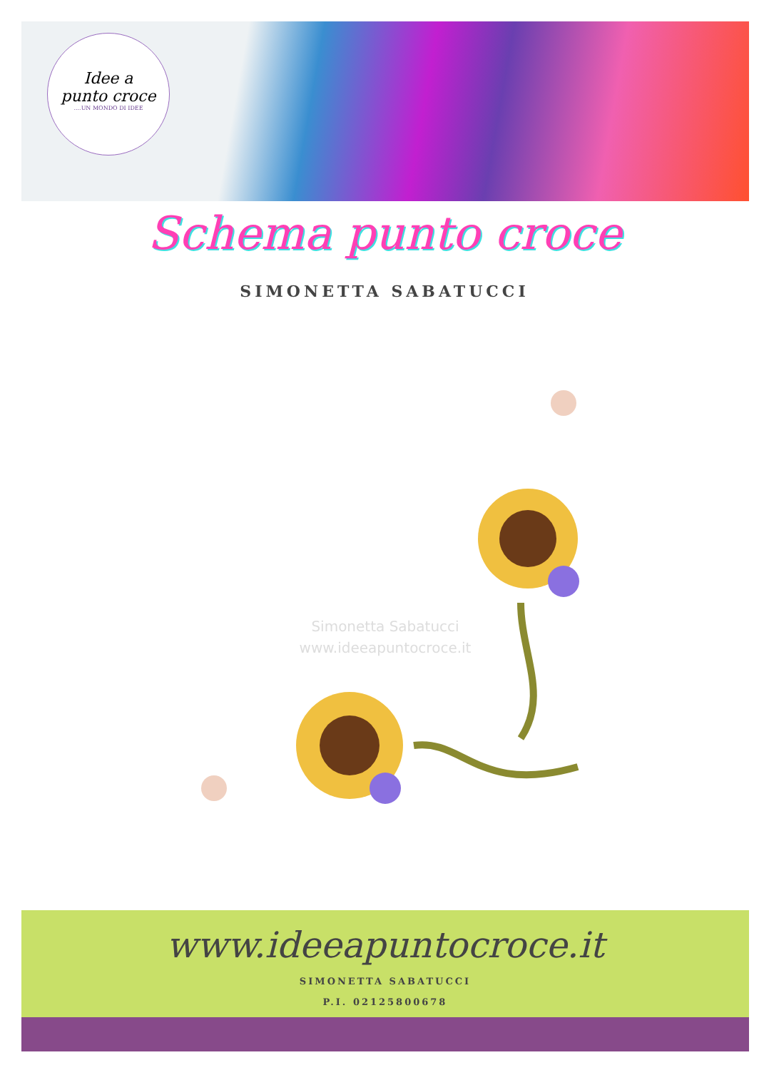Idee a
punto croce
....UN MONDO DI IDEE
Schema punto croce
SIMONETTA SABATUCCI
Simonetta Sabatucci
www.ideeapuntocroce.it
www.ideeapuntocroce.it
SIMONETTA SABATUCCI
P.I. 02125800678